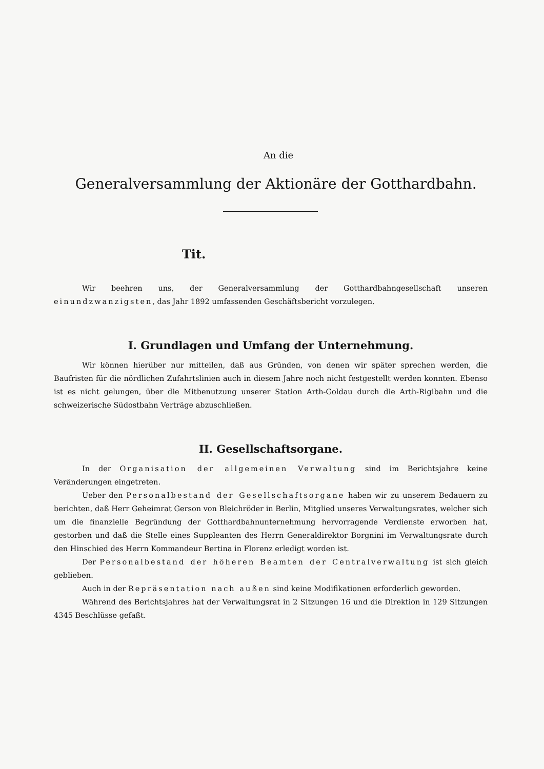An die
Generalversammlung der Aktionäre der Gotthardbahn.
Tit.
Wir beehren uns, der Generalversammlung der Gotthardbahngesellschaft unseren einundzwanzigsten, das Jahr 1892 umfassenden Geschäftsbericht vorzulegen.
I. Grundlagen und Umfang der Unternehmung.
Wir können hierüber nur mitteilen, daß aus Gründen, von denen wir später sprechen werden, die Baufristen für die nördlichen Zufahrtslinien auch in diesem Jahre noch nicht festgestellt werden konnten. Ebenso ist es nicht gelungen, über die Mitbenutzung unserer Station Arth-Goldau durch die Arth-Rigibahn und die schweizerische Südostbahn Verträge abzuschließen.
II. Gesellschaftsorgane.
In der Organisation der allgemeinen Verwaltung sind im Berichtsjahre keine Veränderungen eingetreten.
Ueber den Personalbestand der Gesellschaftsorgane haben wir zu unserem Bedauern zu berichten, daß Herr Geheimrat Gerson von Bleichröder in Berlin, Mitglied unseres Verwaltungsrates, welcher sich um die finanzielle Begründung der Gotthardbahnunternehmung hervorragende Verdienste erworben hat, gestorben und daß die Stelle eines Suppleanten des Herrn Generaldirektor Borgnini im Verwaltungsrate durch den Hinschied des Herrn Kommandeur Bertina in Florenz erledigt worden ist.
Der Personalbestand der höheren Beamten der Centralverwaltung ist sich gleich geblieben.
Auch in der Repräsentation nach außen sind keine Modifikationen erforderlich geworden.
Während des Berichtsjahres hat der Verwaltungsrat in 2 Sitzungen 16 und die Direktion in 129 Sitzungen 4345 Beschlüsse gefaßt.